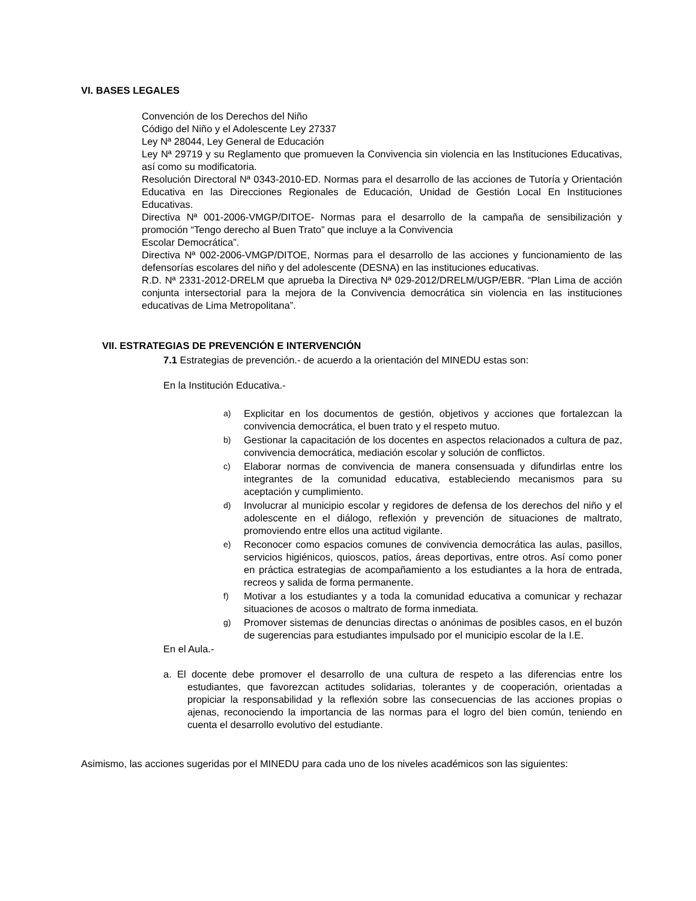VI. BASES LEGALES
Convención de los Derechos del Niño
Código del Niño y el Adolescente Ley 27337
Ley Nª 28044, Ley General de Educación
Ley Nª 29719 y su Reglamento que promueven la Convivencia sin violencia en las Instituciones Educativas, así como su modificatoria.
Resolución Directoral Nª 0343-2010-ED. Normas para el desarrollo de las acciones de Tutoría y Orientación Educativa en las Direcciones Regionales de Educación, Unidad de Gestión Local En Instituciones Educativas.
Directiva Nª 001-2006-VMGP/DITOE- Normas para el desarrollo de la campaña de sensibilización y promoción “Tengo derecho al Buen Trato” que incluye a la Convivencia
Escolar Democrática”.
Directiva Nª 002-2006-VMGP/DITOE, Normas para el desarrollo de las acciones y funcionamiento de las defensorías escolares del niño y del adolescente (DESNA) en las instituciones educativas.
R.D. Nª 2331-2012-DRELM que aprueba la Directiva Nª 029-2012/DRELM/UGP/EBR. “Plan Lima de acción conjunta intersectorial para la mejora de la Convivencia democrática sin violencia en las instituciones educativas de Lima Metropolitana”.
VII. ESTRATEGIAS DE PREVENCIÓN E INTERVENCIÓN
7.1 Estrategias de prevención.- de acuerdo a la orientación del MINEDU estas son:
En la Institución Educativa.-
a) Explicitar en los documentos de gestión, objetivos y acciones que fortalezcan la convivencia democrática, el buen trato y el respeto mutuo.
b) Gestionar la capacitación de los docentes en aspectos relacionados a cultura de paz, convivencia democrática, mediación escolar y solución de conflictos.
c) Elaborar normas de convivencia de manera consensuada y difundirlas entre los integrantes de la comunidad educativa, estableciendo mecanismos para su aceptación y cumplimiento.
d) Involucrar al municipio escolar y regidores de defensa de los derechos del niño y el adolescente en el diálogo, reflexión y prevención de situaciones de maltrato, promoviendo entre ellos una actitud vigilante.
e) Reconocer como espacios comunes de convivencia democrática las aulas, pasillos, servicios higiénicos, quioscos, patios, áreas deportivas, entre otros. Así como poner en práctica estrategias de acompañamiento a los estudiantes a la hora de entrada, recreos y salida de forma permanente.
f) Motivar a los estudiantes y a toda la comunidad educativa a comunicar y rechazar situaciones de acosos o maltrato de forma inmediata.
g) Promover sistemas de denuncias directas o anónimas de posibles casos, en el buzón de sugerencias para estudiantes impulsado por el municipio escolar de la I.E.
En el Aula.-
a. El docente debe promover el desarrollo de una cultura de respeto a las diferencias entre los estudiantes, que favorezcan actitudes solidarias, tolerantes y de cooperación, orientadas a propiciar la responsabilidad y la reflexión sobre las consecuencias de las acciones propias o ajenas, reconociendo la importancia de las normas para el logro del bien común, teniendo en cuenta el desarrollo evolutivo del estudiante.
Asimismo, las acciones sugeridas por el MINEDU para cada uno de los niveles académicos son las siguientes: